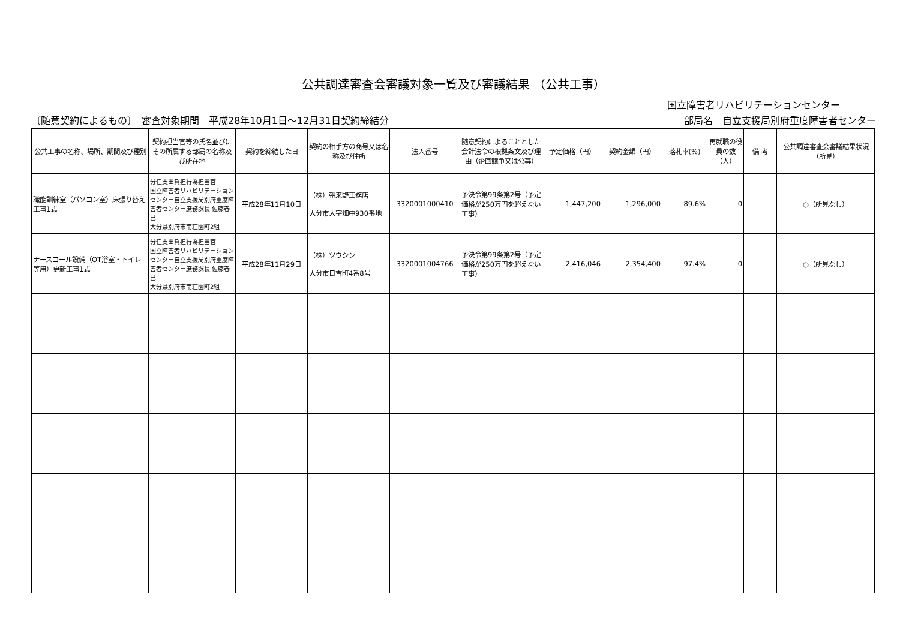公共調達審査会審議対象一覧及び審議結果 （公共工事）
国立障害者リハビリテーションセンター
〔随意契約によるもの〕　審査対象期間　平成28年10月1日～12月31日契約締結分 部局名　自立支援局別府重度障害者センター
| 公共工事の名称、場所、期間及び種別 | 契約担当官等の氏名並びにその所属する部局の名称及び所在地 | 契約を締結した日 | 契約の相手方の商号又は名称及び住所 | 法人番号 | 随意契約によることとした会計法令の根拠条文及び理由（企画競争又は公募） | 予定価格（円） | 契約金額（円） | 落札率(%) | 再就職の役員の数（人） | 備 考 | 公共調達審査会審議結果状況（所見） |
| --- | --- | --- | --- | --- | --- | --- | --- | --- | --- | --- | --- |
| 職能訓練室（パソコン室）床張り替え工事1式 | 分任支出負担行為担当官 国立障害者リハビリテーションセンター自立支援局別府重度障害者センター庶務課長 佐藤春巳 大分県別府市南荘園町2組 | 平成28年11月10日 | （株）朝来野工務店 大分市大字畑中930番地 | 3320001000410 | 予決令第99条第2号（予定価格が250万円を超えない工事） | 1,447,200 | 1,296,000 | 89.6% | 0 | | ○（所見なし） |
| ナースコール設備（OT浴室・トイレ等用）更新工事1式 | 分任支出負担行為担当官 国立障害者リハビリテーションセンター自立支援局別府重度障害者センター庶務課長 佐藤春巳 大分県別府市南荘園町2組 | 平成28年11月29日 | （株）ツウシン 大分市日吉町4番8号 | 3320001004766 | 予決令第99条第2号（予定価格が250万円を超えない工事） | 2,416,046 | 2,354,400 | 97.4% | 0 | | ○（所見なし） |